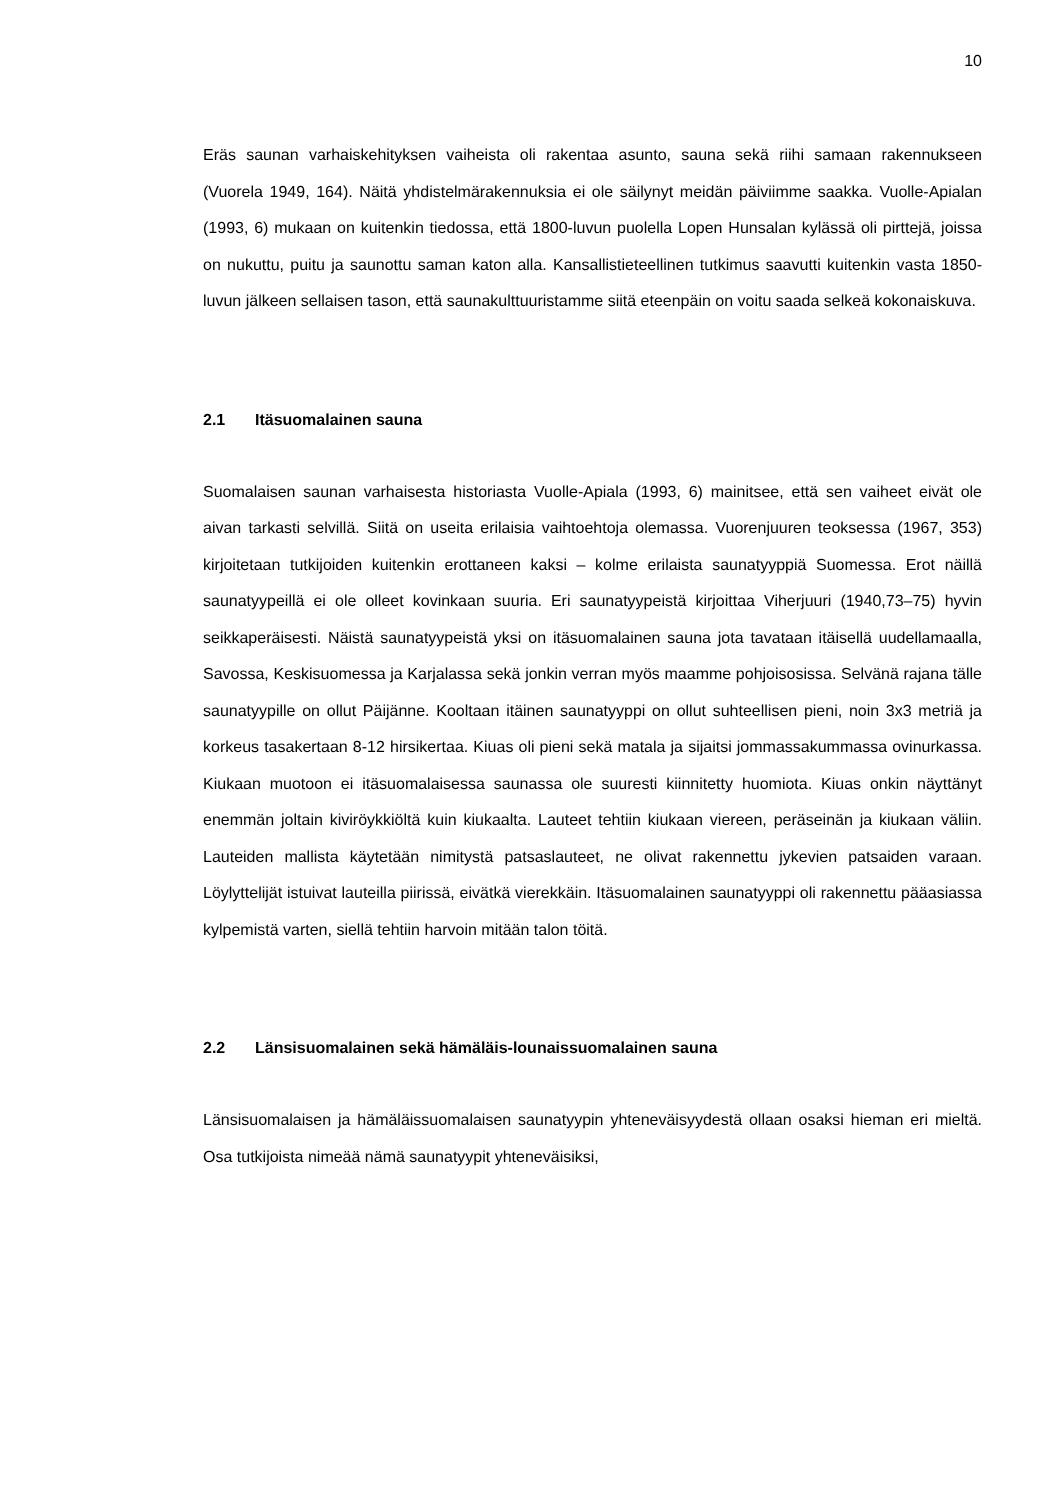10
Eräs saunan varhaiskehityksen vaiheista oli rakentaa asunto, sauna sekä riihi samaan rakennukseen (Vuorela 1949, 164). Näitä yhdistelmärakennuksia ei ole säilynyt meidän päiviimme saakka. Vuolle-Apialan (1993, 6) mukaan on kuitenkin tiedossa, että 1800-luvun puolella Lopen Hunsalan kylässä oli pirttejä, joissa on nukuttu, puitu ja saunottu saman katon alla. Kansallistieteellinen tutkimus saavutti kuitenkin vasta 1850-luvun jälkeen sellaisen tason, että saunakulttuuristamme siitä eteenpäin on voitu saada selkeä kokonaiskuva.
2.1 Itäsuomalainen sauna
Suomalaisen saunan varhaisesta historiasta Vuolle-Apiala (1993, 6) mainitsee, että sen vaiheet eivät ole aivan tarkasti selvillä. Siitä on useita erilaisia vaihtoehtoja olemassa. Vuorenjuuren teoksessa (1967, 353) kirjoitetaan tutkijoiden kuitenkin erottaneen kaksi – kolme erilaista saunatyyppiä Suomessa. Erot näillä saunatyypeillä ei ole olleet kovinkaan suuria. Eri saunatyypeistä kirjoittaa Viherjuuri (1940,73–75) hyvin seikkaperäisesti. Näistä saunatyypeistä yksi on itäsuomalainen sauna jota tavataan itäisellä uudellamaalla, Savossa, Keskisuomessa ja Karjalassa sekä jonkin verran myös maamme pohjoisosissa. Selvänä rajana tälle saunatyypille on ollut Päijänne. Kooltaan itäinen saunatyyppi on ollut suhteellisen pieni, noin 3x3 metriä ja korkeus tasakertaan 8-12 hirsikertaa. Kiuas oli pieni sekä matala ja sijaitsi jommassakummassa ovinurkassa. Kiukaan muotoon ei itäsuomalaisessa saunassa ole suuresti kiinnitetty huomiota. Kiuas onkin näyttänyt enemmän joltain kiviröykkiöltä kuin kiukaalta. Lauteet tehtiin kiukaan viereen, peräseinän ja kiukaan väliin. Lauteiden mallista käytetään nimitystä patsaslauteet, ne olivat rakennettu jykevien patsaiden varaan. Löylyttelijät istuivat lauteilla piirissä, eivätkä vierekkäin. Itäsuomalainen saunatyyppi oli rakennettu pääasiassa kylpemistä varten, siellä tehtiin harvoin mitään talon töitä.
2.2 Länsisuomalainen sekä hämäläis-lounaissuomalainen sauna
Länsisuomalaisen ja hämäläissuomalaisen saunatyypin yhteneväisyydestä ollaan osaksi hieman eri mieltä. Osa tutkijoista nimeää nämä saunatyypit yhteneväisiksi,